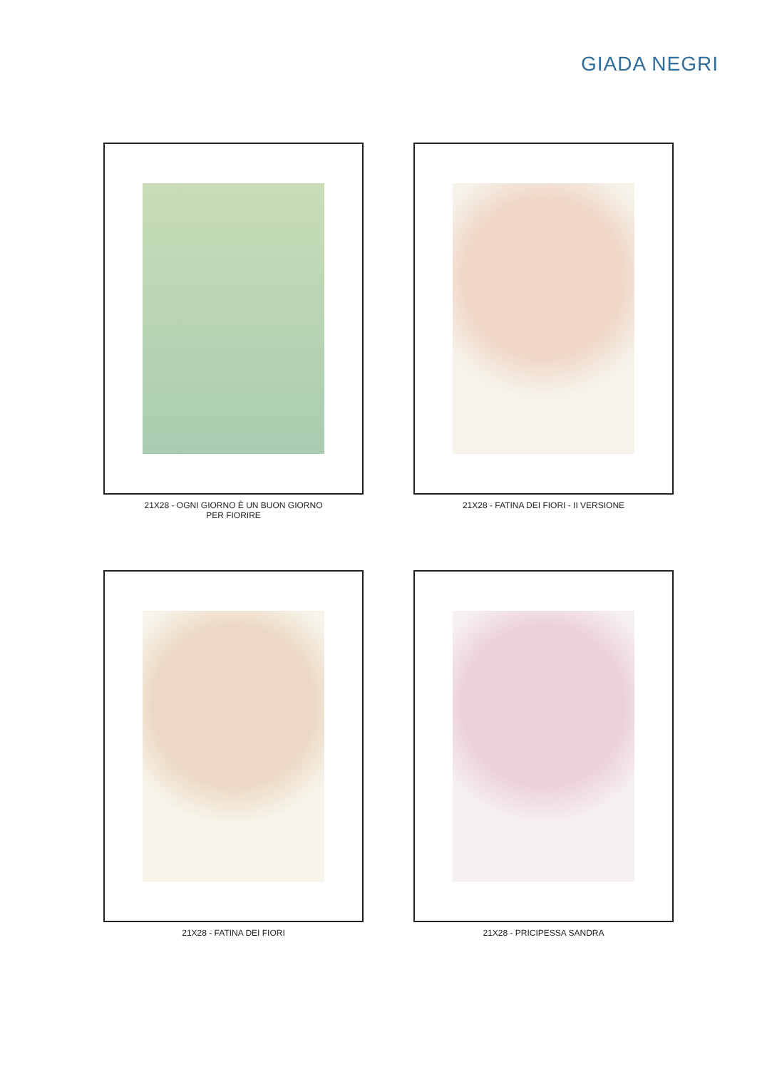GIADA NEGRI
21X28 - OGNI GIORNO È UN BUON GIORNO
PER FIORIRE
21X28 - FATINA DEI FIORI - II VERSIONE
21X28 - FATINA DEI FIORI
21X28 - PRICIPESSA SANDRA